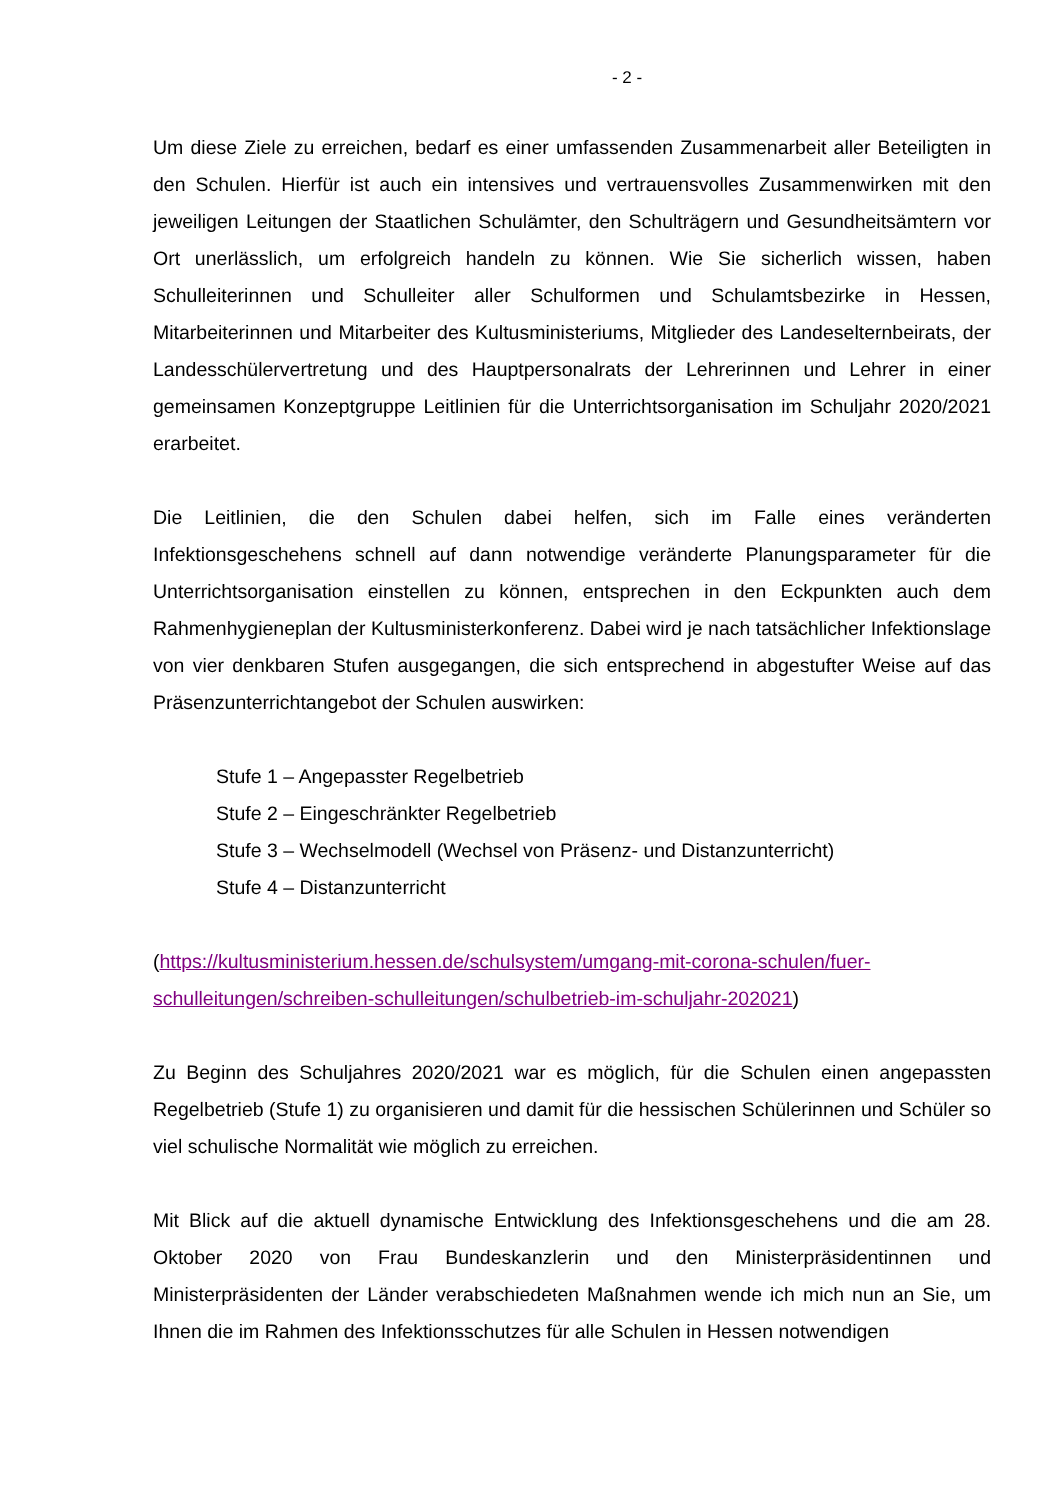- 2 -
Um diese Ziele zu erreichen, bedarf es einer umfassenden Zusammenarbeit aller Beteiligten in den Schulen. Hierfür ist auch ein intensives und vertrauensvolles Zusammenwirken mit den jeweiligen Leitungen der Staatlichen Schulämter, den Schulträgern und Gesundheitsämtern vor Ort unerlässlich, um erfolgreich handeln zu können. Wie Sie sicherlich wissen, haben Schulleiterinnen und Schulleiter aller Schulformen und Schulamtsbezirke in Hessen, Mitarbeiterinnen und Mitarbeiter des Kultusministeriums, Mitglieder des Landeselternbeirats, der Landesschülervertretung und des Hauptpersonalrats der Lehrerinnen und Lehrer in einer gemeinsamen Konzeptgruppe Leitlinien für die Unterrichtsorganisation im Schuljahr 2020/2021 erarbeitet.
Die Leitlinien, die den Schulen dabei helfen, sich im Falle eines veränderten Infektionsgeschehens schnell auf dann notwendige veränderte Planungsparameter für die Unterrichtsorganisation einstellen zu können, entsprechen in den Eckpunkten auch dem Rahmenhygieneplan der Kultusministerkonferenz. Dabei wird je nach tatsächlicher Infektionslage von vier denkbaren Stufen ausgegangen, die sich entsprechend in abgestufter Weise auf das Präsenzunterrichtangebot der Schulen auswirken:
Stufe 1 – Angepasster Regelbetrieb
Stufe 2 – Eingeschränkter Regelbetrieb
Stufe 3 – Wechselmodell (Wechsel von Präsenz- und Distanzunterricht)
Stufe 4 – Distanzunterricht
(https://kultusministerium.hessen.de/schulsystem/umgang-mit-corona-schulen/fuer-schulleitungen/schreiben-schulleitungen/schulbetrieb-im-schuljahr-202021)
Zu Beginn des Schuljahres 2020/2021 war es möglich, für die Schulen einen angepassten Regelbetrieb (Stufe 1) zu organisieren und damit für die hessischen Schülerinnen und Schüler so viel schulische Normalität wie möglich zu erreichen.
Mit Blick auf die aktuell dynamische Entwicklung des Infektionsgeschehens und die am 28. Oktober 2020 von Frau Bundeskanzlerin und den Ministerpräsidentinnen und Ministerpräsidenten der Länder verabschiedeten Maßnahmen wende ich mich nun an Sie, um Ihnen die im Rahmen des Infektionsschutzes für alle Schulen in Hessen notwendigen